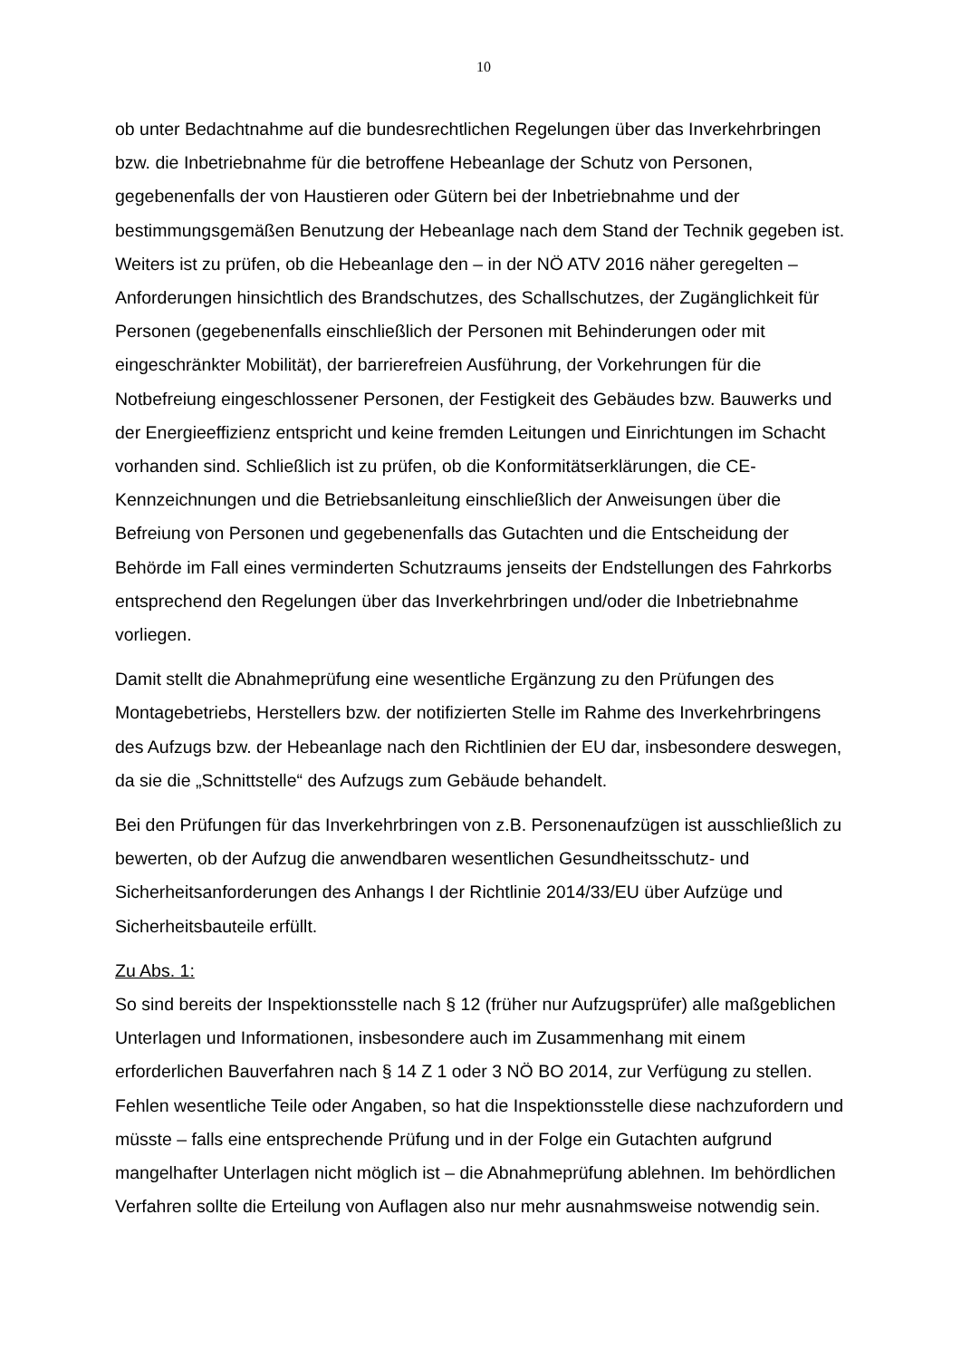10
ob unter Bedachtnahme auf die bundesrechtlichen Regelungen über das Inverkehr­bringen bzw. die Inbetriebnahme für die betroffene Hebeanlage der Schutz von Per­sonen, gegebenenfalls der von Haustieren oder Gütern bei der Inbetriebnahme und der bestimmungsgemäßen Benutzung der Hebeanlage nach dem Stand der Technik gegeben ist. Weiters ist zu prüfen, ob die Hebeanlage den – in der NÖ ATV 2016 näher geregelten – Anforderungen hinsichtlich des Brandschutzes, des Schallschut­zes, der Zugänglichkeit für Personen (gegebenenfalls einschließlich der Personen mit Behinderungen oder mit eingeschränkter Mobilität), der barrierefreien Ausfüh­rung, der Vorkehrungen für die Notbefreiung eingeschlossener Personen, der Festig­keit des Gebäudes bzw. Bauwerks und der Energieeffizienz entspricht und keine fremden Leitungen und Einrichtungen im Schacht vorhanden sind. Schließlich ist zu prüfen, ob die Konformitätserklärungen, die CE-Kennzeichnungen und die Betriebs­anleitung einschließlich der Anweisungen über die Befreiung von Personen und ge­gebenenfalls das Gutachten und die Entscheidung der Behörde im Fall eines ver­minderten Schutzraums jenseits der Endstellungen des Fahrkorbs entsprechend den Regelungen über das Inverkehrbringen und/oder die Inbetriebnahme vorliegen.
Damit stellt die Abnahmeprüfung eine wesentliche Ergänzung zu den Prüfungen des Montagebetriebs, Herstellers bzw. der notifizierten Stelle im Rahme des Inverkehr­bringens des Aufzugs bzw. der Hebeanlage nach den Richtlinien der EU dar, insbe­sondere deswegen, da sie die „Schnittstelle“ des Aufzugs zum Gebäude behandelt.
Bei den Prüfungen für das Inverkehrbringen von z.B. Personenaufzügen ist aus­schließlich zu bewerten, ob der Aufzug die anwendbaren wesentlichen Gesundheits­schutz- und Sicherheitsanforderungen des Anhangs I der Richtlinie 2014/33/EU über Aufzüge und Sicherheitsbauteile erfüllt.
Zu Abs. 1:
So sind bereits der Inspektionsstelle nach § 12 (früher nur Aufzugsprüfer) alle maß­geblichen Unterlagen und Informationen, insbesondere auch im Zusammenhang mit einem erforderlichen Bauverfahren nach § 14 Z 1 oder 3 NÖ BO 2014, zur Verfügung zu stellen. Fehlen wesentliche Teile oder Angaben, so hat die Inspektionsstelle diese nachzufordern und müsste – falls eine entsprechende Prüfung und in der Folge ein Gutachten aufgrund mangelhafter Unterlagen nicht möglich ist – die Abnahmeprü­fung ablehnen. Im behördlichen Verfahren sollte die Erteilung von Auflagen also nur mehr ausnahmsweise notwendig sein.